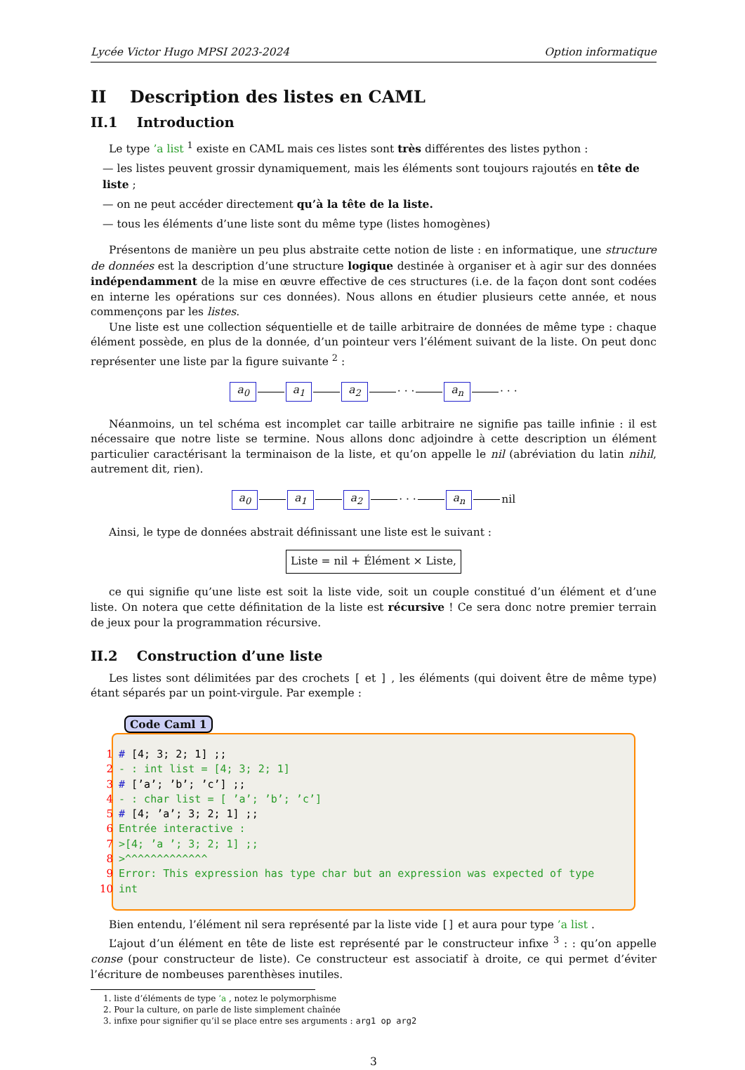Lycée Victor Hugo MPSI 2023-2024 Option informatique
II Description des listes en CAML
II.1 Introduction
Le type ’a list <sup>1</sup> existe en CAML mais ces listes sont très différentes des listes python :
— les listes peuvent grossir dynamiquement, mais les éléments sont toujours rajoutés en tête de liste ;
— on ne peut accéder directement qu’à la tête de la liste.
— tous les éléments d’une liste sont du même type (listes homogènes)
Présentons de manière un peu plus abstraite cette notion de liste : en informatique, une structure de données est la description d’une structure logique destinée à organiser et à agir sur des données indépendamment de la mise en œuvre effective de ces structures (i.e. de la façon dont sont codées en interne les opérations sur ces données). Nous allons en étudier plusieurs cette année, et nous commençons par les listes.
Une liste est une collection séquentielle et de taille arbitraire de données de même type : chaque élément possède, en plus de la donnée, d’un pointeur vers l’élément suivant de la liste. On peut donc représenter une liste par la figure suivante <sup>2</sup> :
a<sub>0</sub> a<sub>1</sub> a<sub>2</sub> · · · a<sub>n</sub> · · ·
Néanmoins, un tel schéma est incomplet car taille arbitraire ne signifie pas taille infinie : il est nécessaire que notre liste se termine. Nous allons donc adjoindre à cette description un élément particulier caractérisant la terminaison de la liste, et qu’on appelle le nil (abréviation du latin nihil, autrement dit, rien).
a<sub>0</sub> a<sub>1</sub> a<sub>2</sub> · · · a<sub>n</sub> nil
Ainsi, le type de données abstrait définissant une liste est le suivant :
Liste = nil + Élément × Liste,
ce qui signifie qu’une liste est soit la liste vide, soit un couple constitué d’un élément et d’une liste. On notera que cette définitation de la liste est récursive ! Ce sera donc notre premier terrain de jeux pour la programmation récursive.
II.2 Construction d’une liste
Les listes sont délimitées par des crochets [ et ] , les éléments (qui doivent être de même type) étant séparés par un point-virgule. Par exemple :
Code Caml 1
1 # [4; 3; 2; 1] ;;
2 - : int list = [4; 3; 2; 1]
3 # [’a’; ’b’; ’c’] ;;
4 - : char list = [ ’a’; ’b’; ’c’]
5 # [4; ’a’; 3; 2; 1] ;;
6 Entrée interactive :
7 >[4; ’a ’; 3; 2; 1] ;;
8 >^^^^^^^^^^^^^
9 Error: This expression has type char but an expression was expected of type
10 int
Bien entendu, l’élément nil sera représenté par la liste vide [] et aura pour type ’a list .
L’ajout d’un élément en tête de liste est représenté par le constructeur infixe <sup>3</sup> : : qu’on appelle conse (pour constructeur de liste). Ce constructeur est associatif à droite, ce qui permet d’éviter l’écriture de nombeuses parenthèses inutiles.
1. liste d’éléments de type ’a , notez le polymorphisme
2. Pour la culture, on parle de liste simplement chaînée
3. infixe pour signifier qu’il se place entre ses arguments : arg1 op arg2
3